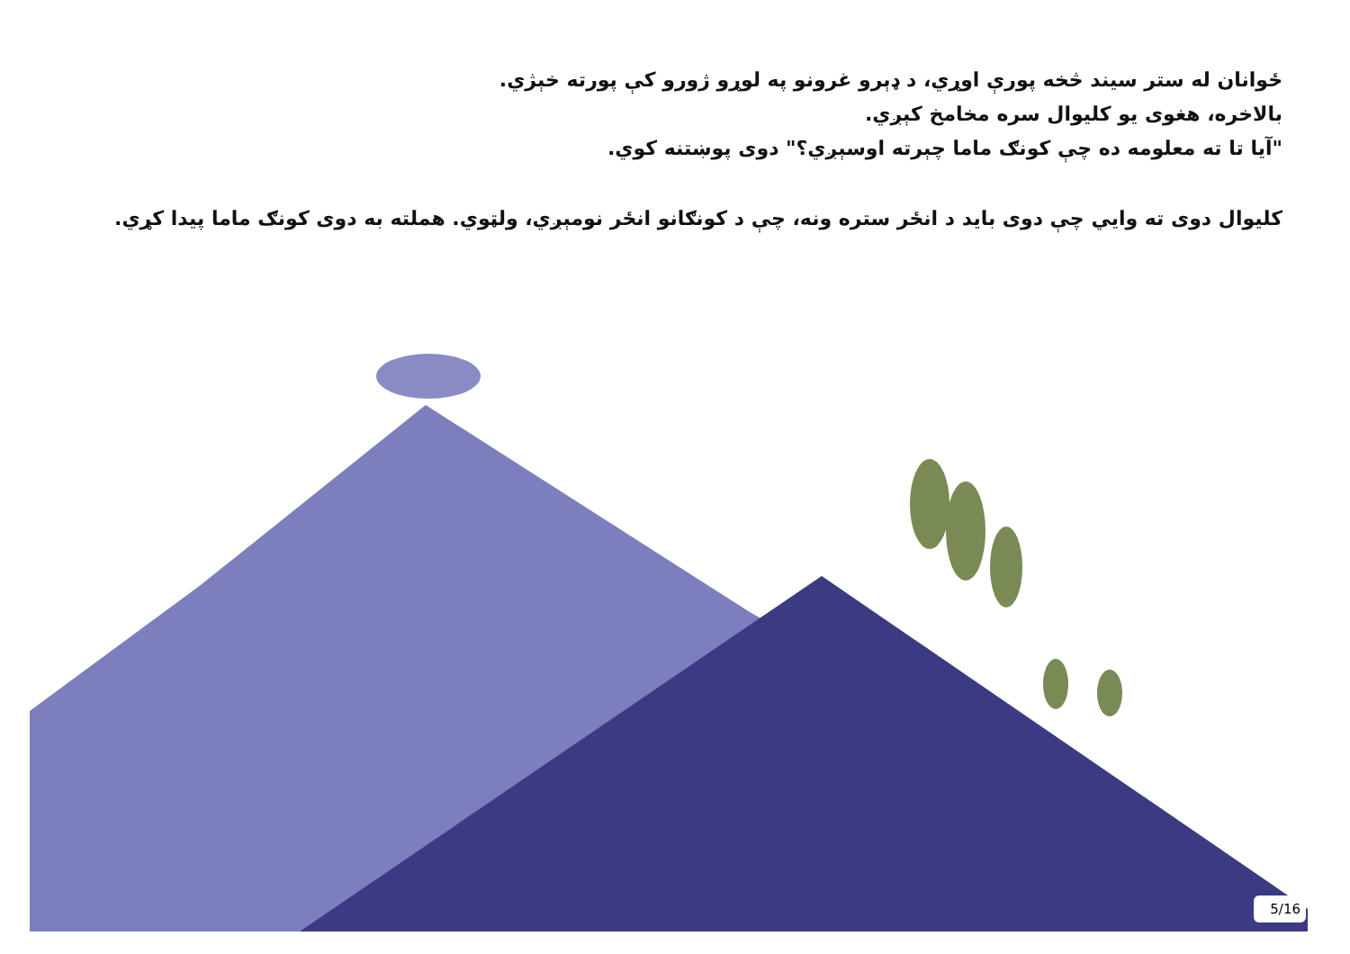ځوانان له ستر سیند څخه پورې اوړي، د ډېرو غرونو په لوړو ژورو کې پورته خېژي.
بالاخره، هغوی یو کلیوال سره مخامخ کېږي.
"آیا تا ته معلومه ده چې کونګ ماما چېرته اوسېږي؟" دوی پوښتنه کوي.
کلیوال دوی ته وایي چې دوی باید د انځر ستره ونه، چې د کونګانو انځر نومېږي، ولټوي. هملته به دوی کونګ ماما پیدا کړي.
5/16